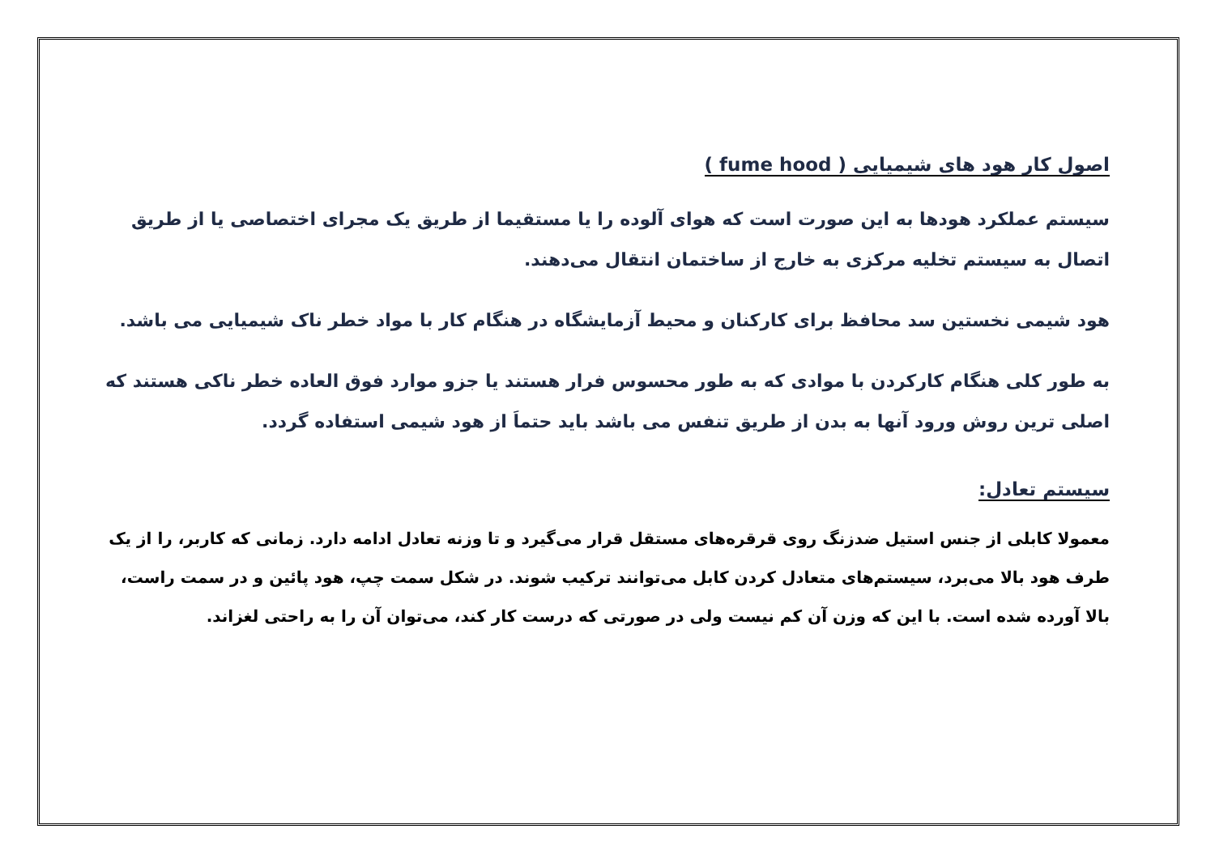اصول کار هود های شیمیایی ( fume hood )
سیستم عملکرد هودها به این صورت است که هوای آلوده را یا مستقیما از طریق یک مجرای اختصاصی یا از طریق اتصال به سیستم تخلیه مرکزی به خارج از ساختمان انتقال می‌دهند.
هود شیمی نخستین سد محافظ برای کارکنان و محیط آزمایشگاه در هنگام کار با مواد خطر ناک شیمیایی می باشد.
به طور کلی هنگام کارکردن با موادی که به طور محسوس فرار هستند یا جزو موارد فوق العاده خطر ناکی هستند که اصلی ترین روش ورود آنها به بدن از طریق تنفس می باشد باید حتماَ از هود شیمی استفاده گردد.
سیستم تعادل:
معمولا کابلی از جنس استیل ضدزنگ روی قرقره‌های مستقل قرار می‌گیرد و تا وزنه تعادل ادامه دارد. زمانی که کاربر، را از یک طرف هود بالا می‌برد، سیستم‌های متعادل کردن کابل می‌توانند ترکیب شوند. در شکل سمت چپ، هود پائین و در سمت راست، بالا آورده شده است. با این که وزن آن کم نیست ولی در صورتی که درست کار کند، می‌توان آن را به راحتی لغزاند.